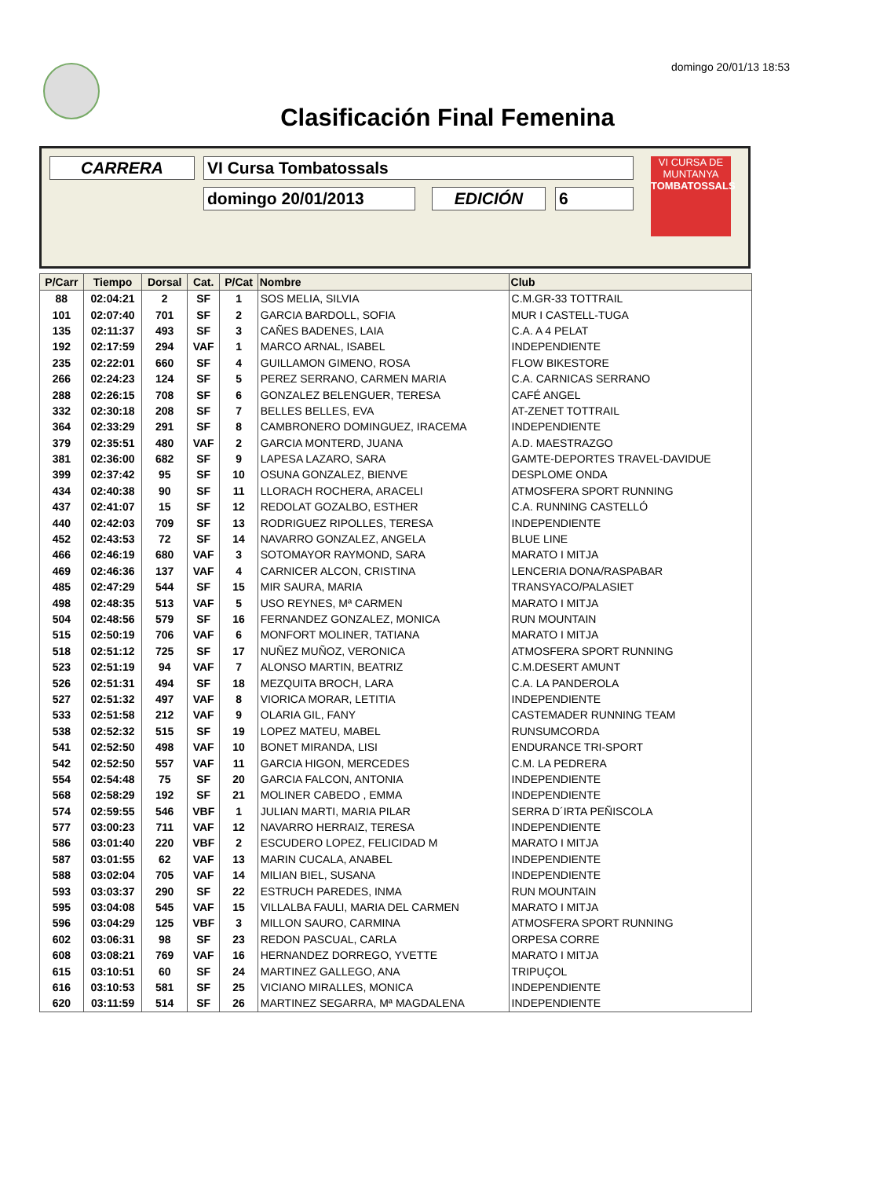domingo 20/01/13 18:53
Clasificación Final Femenina
CARRERA VI Cursa Tombatossals
domingo 20/01/2013 EDICIÓN 6
VI CURSA DE MUNTANYA
TOMBATOSSALS
| P/Carr | Tiempo | Dorsal | Cat. | P/Cat | Nombre | Club |
| --- | --- | --- | --- | --- | --- | --- |
| 88 | 02:04:21 | 2 | SF | 1 | SOS MELIA, SILVIA | C.M.GR-33 TOTTRAIL |
| 101 | 02:07:40 | 701 | SF | 2 | GARCIA BARDOLL, SOFIA | MUR I CASTELL-TUGA |
| 135 | 02:11:37 | 493 | SF | 3 | CAÑES BADENES, LAIA | C.A. A 4 PELAT |
| 192 | 02:17:59 | 294 | VAF | 1 | MARCO ARNAL, ISABEL | INDEPENDIENTE |
| 235 | 02:22:01 | 660 | SF | 4 | GUILLAMON GIMENO, ROSA | FLOW BIKESTORE |
| 266 | 02:24:23 | 124 | SF | 5 | PEREZ SERRANO, CARMEN MARIA | C.A. CARNICAS SERRANO |
| 288 | 02:26:15 | 708 | SF | 6 | GONZALEZ BELENGUER, TERESA | CAFÉ ANGEL |
| 332 | 02:30:18 | 208 | SF | 7 | BELLES BELLES, EVA | AT-ZENET TOTTRAIL |
| 364 | 02:33:29 | 291 | SF | 8 | CAMBRONERO DOMINGUEZ, IRACEMA | INDEPENDIENTE |
| 379 | 02:35:51 | 480 | VAF | 2 | GARCIA MONTERD, JUANA | A.D. MAESTRAZGO |
| 381 | 02:36:00 | 682 | SF | 9 | LAPESA LAZARO, SARA | GAMTE-DEPORTES TRAVEL-DAVIDUE |
| 399 | 02:37:42 | 95 | SF | 10 | OSUNA GONZALEZ, BIENVE | DESPLOME ONDA |
| 434 | 02:40:38 | 90 | SF | 11 | LLORACH ROCHERA, ARACELI | ATMOSFERA SPORT RUNNING |
| 437 | 02:41:07 | 15 | SF | 12 | REDOLAT GOZALBO, ESTHER | C.A. RUNNING CASTELLÓ |
| 440 | 02:42:03 | 709 | SF | 13 | RODRIGUEZ RIPOLLES, TERESA | INDEPENDIENTE |
| 452 | 02:43:53 | 72 | SF | 14 | NAVARRO GONZALEZ, ANGELA | BLUE LINE |
| 466 | 02:46:19 | 680 | VAF | 3 | SOTOMAYOR RAYMOND, SARA | MARATO I MITJA |
| 469 | 02:46:36 | 137 | VAF | 4 | CARNICER ALCON, CRISTINA | LENCERIA DONA/RASPABAR |
| 485 | 02:47:29 | 544 | SF | 15 | MIR SAURA, MARIA | TRANSYACO/PALASIET |
| 498 | 02:48:35 | 513 | VAF | 5 | USO REYNES, Mª CARMEN | MARATO I MITJA |
| 504 | 02:48:56 | 579 | SF | 16 | FERNANDEZ GONZALEZ, MONICA | RUN MOUNTAIN |
| 515 | 02:50:19 | 706 | VAF | 6 | MONFORT MOLINER, TATIANA | MARATO I MITJA |
| 518 | 02:51:12 | 725 | SF | 17 | NUÑEZ MUÑOZ, VERONICA | ATMOSFERA SPORT RUNNING |
| 523 | 02:51:19 | 94 | VAF | 7 | ALONSO MARTIN, BEATRIZ | C.M.DESERT AMUNT |
| 526 | 02:51:31 | 494 | SF | 18 | MEZQUITA BROCH, LARA | C.A. LA PANDEROLA |
| 527 | 02:51:32 | 497 | VAF | 8 | VIORICA MORAR, LETITIA | INDEPENDIENTE |
| 533 | 02:51:58 | 212 | VAF | 9 | OLARIA GIL, FANY | CASTEMADER RUNNING TEAM |
| 538 | 02:52:32 | 515 | SF | 19 | LOPEZ MATEU, MABEL | RUNSUMCORDA |
| 541 | 02:52:50 | 498 | VAF | 10 | BONET MIRANDA, LISI | ENDURANCE TRI-SPORT |
| 542 | 02:52:50 | 557 | VAF | 11 | GARCIA HIGON, MERCEDES | C.M. LA PEDRERA |
| 554 | 02:54:48 | 75 | SF | 20 | GARCIA FALCON, ANTONIA | INDEPENDIENTE |
| 568 | 02:58:29 | 192 | SF | 21 | MOLINER CABEDO , EMMA | INDEPENDIENTE |
| 574 | 02:59:55 | 546 | VBF | 1 | JULIAN MARTI, MARIA PILAR | SERRA D´IRTA PEÑISCOLA |
| 577 | 03:00:23 | 711 | VAF | 12 | NAVARRO HERRAIZ, TERESA | INDEPENDIENTE |
| 586 | 03:01:40 | 220 | VBF | 2 | ESCUDERO LOPEZ, FELICIDAD M | MARATO I MITJA |
| 587 | 03:01:55 | 62 | VAF | 13 | MARIN CUCALA, ANABEL | INDEPENDIENTE |
| 588 | 03:02:04 | 705 | VAF | 14 | MILIAN BIEL, SUSANA | INDEPENDIENTE |
| 593 | 03:03:37 | 290 | SF | 22 | ESTRUCH PAREDES, INMA | RUN MOUNTAIN |
| 595 | 03:04:08 | 545 | VAF | 15 | VILLALBA FAULI, MARIA DEL CARMEN | MARATO I MITJA |
| 596 | 03:04:29 | 125 | VBF | 3 | MILLON SAURO, CARMINA | ATMOSFERA SPORT RUNNING |
| 602 | 03:06:31 | 98 | SF | 23 | REDON PASCUAL, CARLA | ORPESA CORRE |
| 608 | 03:08:21 | 769 | VAF | 16 | HERNANDEZ DORREGO, YVETTE | MARATO I MITJA |
| 615 | 03:10:51 | 60 | SF | 24 | MARTINEZ GALLEGO, ANA | TRIPUÇOL |
| 616 | 03:10:53 | 581 | SF | 25 | VICIANO MIRALLES, MONICA | INDEPENDIENTE |
| 620 | 03:11:59 | 514 | SF | 26 | MARTINEZ SEGARRA, Mª MAGDALENA | INDEPENDIENTE |